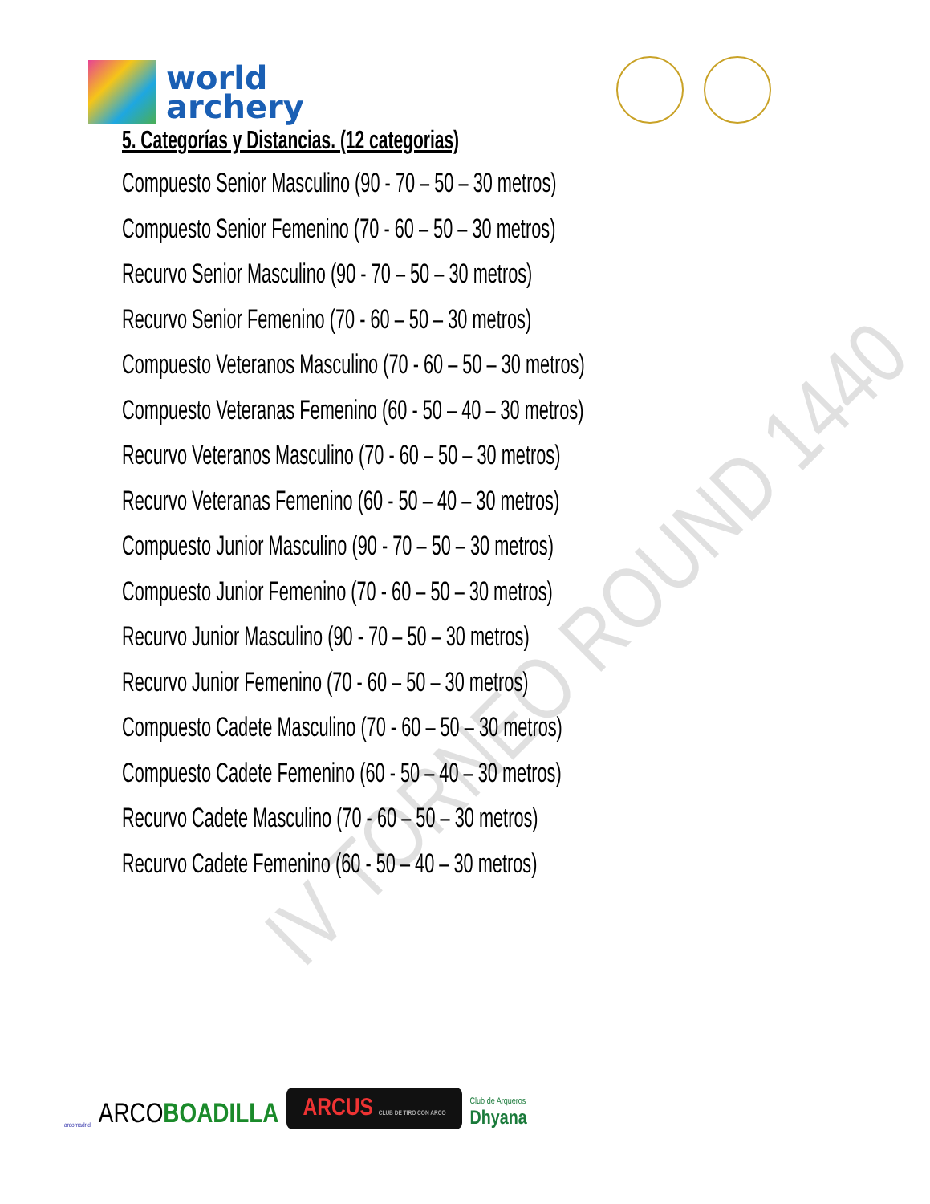world
archery
5. Categorías y Distancias. (12 categorias)
Compuesto Senior Masculino (90 - 70 – 50 – 30 metros)
Compuesto Senior Femenino (70 - 60 – 50 – 30 metros)
Recurvo Senior Masculino (90 - 70 – 50 – 30 metros)
Recurvo Senior Femenino (70 - 60 – 50 – 30 metros)
Compuesto Veteranos Masculino (70 - 60 – 50 – 30 metros)
Compuesto Veteranas Femenino (60 - 50 – 40 – 30 metros)
Recurvo Veteranos Masculino (70 - 60 – 50 – 30 metros)
Recurvo Veteranas Femenino (60 - 50 – 40 – 30 metros)
Compuesto Junior Masculino (90 - 70 – 50 – 30 metros)
Compuesto Junior Femenino (70 - 60 – 50 – 30 metros)
Recurvo Junior Masculino (90 - 70 – 50 – 30 metros)
Recurvo Junior Femenino (70 - 60 – 50 – 30 metros)
Compuesto Cadete Masculino (70 - 60 – 50 – 30 metros)
Compuesto Cadete Femenino (60 - 50 – 40 – 30 metros)
Recurvo Cadete Masculino (70 - 60 – 50 – 30 metros)
Recurvo Cadete Femenino (60 - 50 – 40 – 30 metros)
IV TORNEO ROUND 1440
arcomadrid ARCOBOADILLA ARCUS CLUB DE TIRO CON ARCO Club de Arqueros
Dhyana